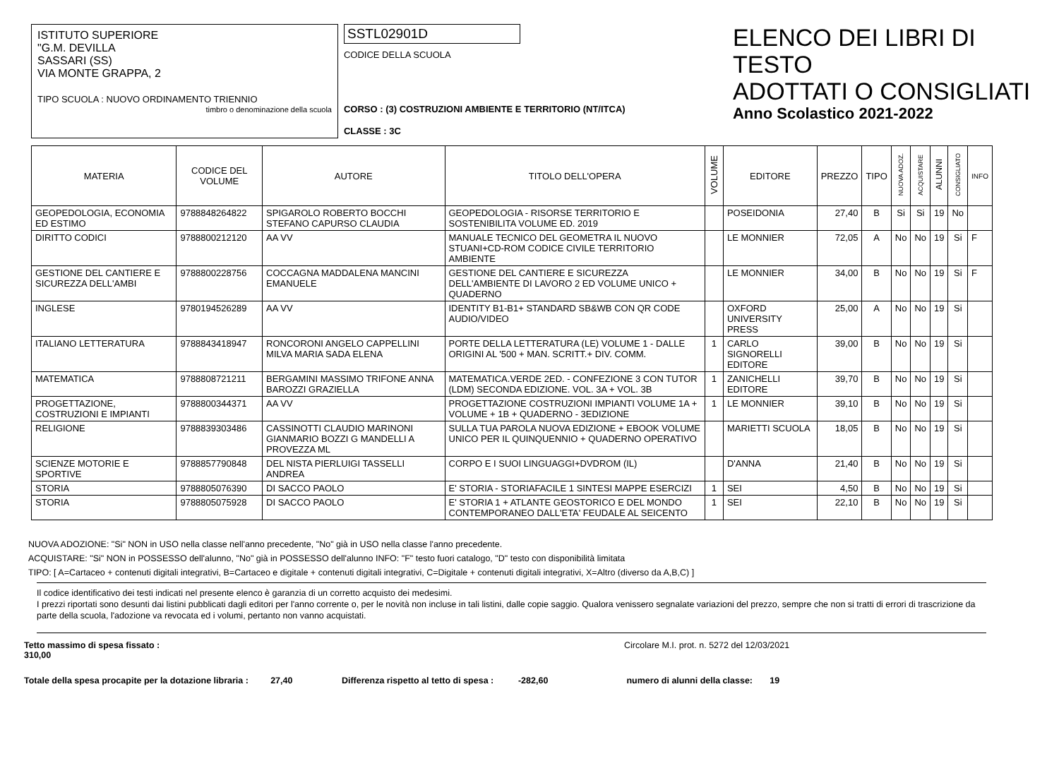ISTITUTO SUPERIORE
"G.M. DEVILLA
SASSARI (SS)
VIA MONTE GRAPPA, 2
TIPO SCUOLA : NUOVO ORDINAMENTO TRIENNIO
timbro o denominazione della scuola
SSTL02901D
CODICE DELLA SCUOLA
CORSO : (3) COSTRUZIONI AMBIENTE E TERRITORIO (NT/ITCA)
CLASSE : 3C
ELENCO DEI LIBRI DI TESTO
ADOTTATI O CONSIGLIATI
Anno Scolastico 2021-2022
| MATERIA | CODICE DEL VOLUME | AUTORE | TITOLO DELL'OPERA | VOLUME | EDITORE | PREZZO | TIPO | NUOVA ADOZ. | ACQUISTARE | ALUNNI | CONSIGLIATO | INFO |
| --- | --- | --- | --- | --- | --- | --- | --- | --- | --- | --- | --- | --- |
| GEOPEDOLOGIA, ECONOMIA ED ESTIMO | 9788848264822 | SPIGAROLO ROBERTO BOCCHI STEFANO CAPURSO CLAUDIA | GEOPEDOLOGIA - RISORSE TERRITORIO E SOSTENIBILITA VOLUME ED. 2019 | | POSEIDONIA | 27,40 | B | Si | Si | 19 | No | |
| DIRITTO CODICI | 9788800212120 | AA VV | MANUALE TECNICO DEL GEOMETRA IL NUOVO STUANI+CD-ROM CODICE CIVILE TERRITORIO AMBIENTE | | LE MONNIER | 72,05 | A | No | No | 19 | Si | F |
| GESTIONE DEL CANTIERE E SICUREZZA DELL'AMBI | 9788800228756 | COCCAGNA MADDALENA MANCINI EMANUELE | GESTIONE DEL CANTIERE E SICUREZZA DELL'AMBIENTE DI LAVORO 2 ED VOLUME UNICO + QUADERNO | | LE MONNIER | 34,00 | B | No | No | 19 | Si | F |
| INGLESE | 9780194526289 | AA VV | IDENTITY B1-B1+ STANDARD SB&WB CON QR CODE AUDIO/VIDEO | | OXFORD UNIVERSITY PRESS | 25,00 | A | No | No | 19 | Si | |
| ITALIANO LETTERATURA | 9788843418947 | RONCORONI ANGELO CAPPELLINI MILVA MARIA SADA ELENA | PORTE DELLA LETTERATURA (LE) VOLUME 1 - DALLE ORIGINI AL '500 + MAN. SCRITT.+ DIV. COMM. | 1 | CARLO SIGNORELLI EDITORE | 39,00 | B | No | No | 19 | Si | |
| MATEMATICA | 9788808721211 | BERGAMINI MASSIMO TRIFONE ANNA BAROZZI GRAZIELLA | MATEMATICA.VERDE 2ED. - CONFEZIONE 3 CON TUTOR (LDM) SECONDA EDIZIONE. VOL. 3A + VOL. 3B | 1 | ZANICHELLI EDITORE | 39,70 | B | No | No | 19 | Si | |
| PROGETTAZIONE, COSTRUZIONI E IMPIANTI | 9788800344371 | AA VV | PROGETTAZIONE COSTRUZIONI IMPIANTI VOLUME 1A + VOLUME + 1B + QUADERNO - 3EDIZIONE | 1 | LE MONNIER | 39,10 | B | No | No | 19 | Si | |
| RELIGIONE | 9788839303486 | CASSINOTTI CLAUDIO MARINONI GIANMARIO BOZZI G MANDELLI A PROVEZZA ML | SULLA TUA PAROLA NUOVA EDIZIONE + EBOOK VOLUME UNICO PER IL QUINQUENNIO + QUADERNO OPERATIVO | | MARIETTI SCUOLA | 18,05 | B | No | No | 19 | Si | |
| SCIENZE MOTORIE E SPORTIVE | 9788857790848 | DEL NISTA PIERLUIGI TASSELLI ANDREA | CORPO E I SUOI LINGUAGGI+DVDROM (IL) | | D'ANNA | 21,40 | B | No | No | 19 | Si | |
| STORIA | 9788805076390 | DI SACCO PAOLO | E' STORIA - STORIAFACILE 1 SINTESI MAPPE ESERCIZI | 1 | SEI | 4,50 | B | No | No | 19 | Si | |
| STORIA | 9788805075928 | DI SACCO PAOLO | E' STORIA 1 + ATLANTE GEOSTORICO E DEL MONDO CONTEMPORANEO DALL'ETA' FEUDALE AL SEICENTO | 1 | SEI | 22,10 | B | No | No | 19 | Si | |
NUOVA ADOZIONE: "Si" NON in USO nella classe nell'anno precedente, "No" già in USO nella classe l'anno precedente.
ACQUISTARE: "Si" NON in POSSESSO dell'alunno, "No" già in POSSESSO dell'alunno INFO: "F" testo fuori catalogo, "D" testo con disponibilità limitata
TIPO: [ A=Cartaceo + contenuti digitali integrativi, B=Cartaceo e digitale + contenuti digitali integrativi, C=Digitale + contenuti digitali integrativi, X=Altro (diverso da A,B,C) ]
Il codice identificativo dei testi indicati nel presente elenco è garanzia di un corretto acquisto dei medesimi.
I prezzi riportati sono desunti dai listini pubblicati dagli editori per l'anno corrente o, per le novità non incluse in tali listini, dalle copie saggio. Qualora venissero segnalate variazioni del prezzo, sempre che non si tratti di errori di trascrizione da parte della scuola, l'adozione va revocata ed i volumi, pertanto non vanno acquistati.
Tetto massimo di spesa fissato : 310,00 Circolare M.I. prot. n. 5272 del 12/03/2021
Totale della spesa procapite per la dotazione libraria : 27,40 Differenza rispetto al tetto di spesa : -282,60 numero di alunni della classe: 19